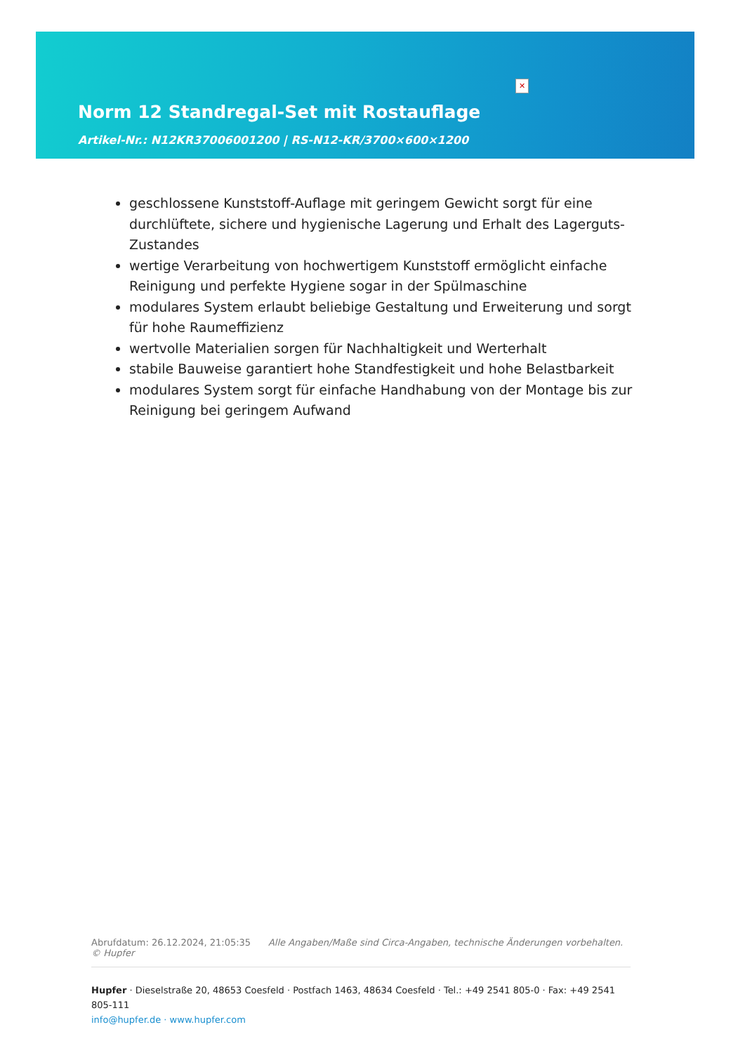✕
Norm 12 Standregal-Set mit Rostauflage
Artikel-Nr.: N12KR37006001200 | RS-N12-KR/3700×600×1200
geschlossene Kunststoff-Auflage mit geringem Gewicht sorgt für eine durchlüftete, sichere und hygienische Lagerung und Erhalt des Lagerguts-Zustandes
wertige Verarbeitung von hochwertigem Kunststoff ermöglicht einfache Reinigung und perfekte Hygiene sogar in der Spülmaschine
modulares System erlaubt beliebige Gestaltung und Erweiterung und sorgt für hohe Raumeffizienz
wertvolle Materialien sorgen für Nachhaltigkeit und Werterhalt
stabile Bauweise garantiert hohe Standfestigkeit und hohe Belastbarkeit
modulares System sorgt für einfache Handhabung von der Montage bis zur Reinigung bei geringem Aufwand
Abrufdatum: 26.12.2024, 21:05:35 Alle Angaben/Maße sind Circa-Angaben, technische Änderungen vorbehalten. © Hupfer
Hupfer · Dieselstraße 20, 48653 Coesfeld · Postfach 1463, 48634 Coesfeld · Tel.: +49 2541 805-0 · Fax: +49 2541 805-111
info@hupfer.de · www.hupfer.com